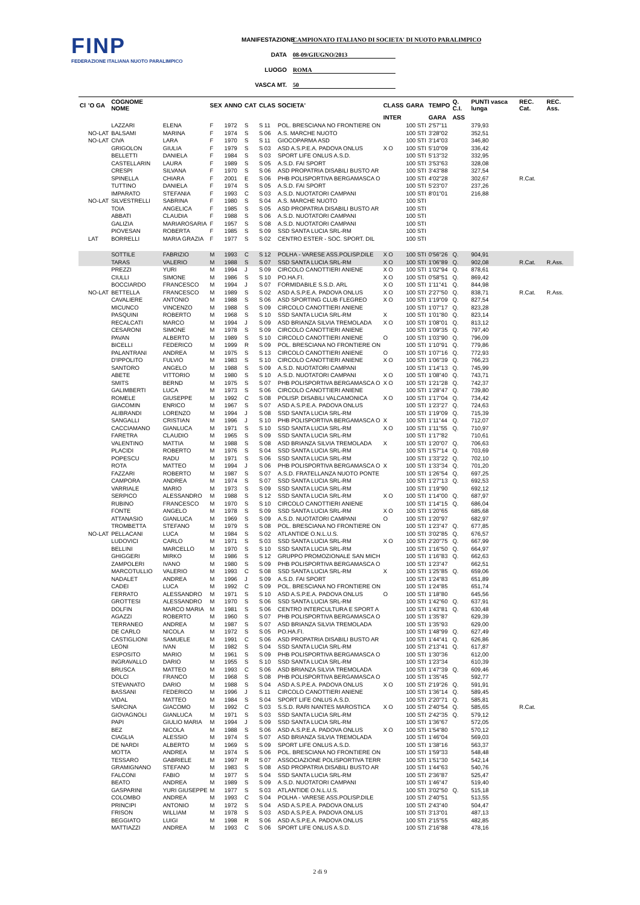FINP
FEDERAZIONE ITALIANA NUOTO PARALIMPICO
MANIFESTAZIONE CAMPIONATO ITALIANO DI SOCIETA' DI NUOTO PARALIMPICO
DATA 08-09/GIUGNO/2013
LUOGO ROMA
VASCA MT. 50
| Cl | 'O GA | COGNOME NOME | | SEX | ANNO | CAT | CLAS | SOCIETA' | CLASS | GARA | TEMPO | Q. C.I. | PUNTI vasca lunga | REC. Cat. | REC. Ass. |
| --- | --- | --- | --- | --- | --- | --- | --- | --- | --- | --- | --- | --- | --- | --- | --- |
| | | | | | | | | | INTER | | GARA | ASS | | | |
| | | LAZZARI | ELENA | F | 1972 | S | S 11 | POL. BRESCIANA NO FRONTIERE ON | | 100 STI | 2'57"11 | | 379,93 | | |
| | NO-LAT | BALSAMI | MARINA | F | 1974 | S | S 06 | A.S. MARCHE NUOTO | | 100 STI | 3'28"02 | | 352,51 | | |
| | NO-LAT | CIVA | LARA | F | 1970 | S | S 11 | GIOCOPARMA ASD | | 100 STI | 3'14"03 | | 346,80 | | |
| | | GRIGOLON | GIULIA | F | 1979 | S | S 03 | ASD A.S.P.E.A. PADOVA ONLUS | X O | 100 STI | 5'10"09 | | 336,42 | | |
| | | BELLETTI | DANIELA | F | 1984 | S | S 03 | SPORT LIFE ONLUS A.S.D. | | 100 STI | 5'13"32 | | 332,95 | | |
| | | CASTELLARIN | LAURA | F | 1989 | S | S 05 | A.S.D. FAI SPORT | | 100 STI | 3'53"63 | | 328,08 | | |
| | | CRESPI | SILVANA | F | 1970 | S | S 06 | ASD PROPATRIA DISABILI BUSTO AR | | 100 STI | 3'43"88 | | 327,54 | | |
| | | SPINELLA | CHIARA | F | 2001 | E | S 06 | PHB POLISPORTIVA BERGAMASCA O | | 100 STI | 4'02"28 | | 302,67 | R.Cat. | |
| | | TUTTINO | DANIELA | F | 1974 | S | S 05 | A.S.D. FAI SPORT | | 100 STI | 5'23"07 | | 237,26 | | |
| | | IMPARATO | STEFANIA | F | 1993 | C | S 03 | A.S.D. NUOTATORI CAMPANI | | 100 STI | 8'01"01 | | 216,88 | | |
| | NO-LAT | SILVESTRELLI | SABRINA | F | 1980 | S | S 04 | A.S. MARCHE NUOTO | | 100 STI | | | | | |
| | | TOIA | ANGELICA | F | 1985 | S | S 05 | ASD PROPATRIA DISABILI BUSTO AR | | 100 STI | | | | | |
| | | ABBATI | CLAUDIA | F | 1988 | S | S 06 | A.S.D. NUOTATORI CAMPANI | | 100 STI | | | | | |
| | | GALIZIA | MARIAROSARIA | F | 1957 | S | S 08 | A.S.D. NUOTATORI CAMPANI | | 100 STI | | | | | |
| | | PIOVESAN | ROBERTA | F | 1985 | S | S 09 | SSD SANTA LUCIA SRL-RM | | 100 STI | | | | | |
| | LAT | BORRELLI | MARIA GRAZIA | F | 1977 | S | S 02 | CENTRO ESTER - SOC. SPORT. DIL | | 100 STI | | | | | |
| | | SOTTILE | FABRIZIO | M | 1993 | C | S 12 | POLHA - VARESE ASS.POLISP.DILE | X O | 100 STI | 0'56"26 | Q. | 904,91 | | |
| | | TARAS | VALERIO | M | 1988 | S | S 07 | SSD SANTA LUCIA SRL-RM | X O | 100 STI | 1'06"89 | Q. | 902,08 | R.Cat. | R.Ass. |
| | | PREZZI | YURI | M | 1994 | J | S 09 | CIRCOLO CANOTTIERI ANIENE | X O | 100 STI | 1'02"94 | Q. | 878,61 | | |
| | | CIULLI | SIMONE | M | 1986 | S | S 10 | PO.HA.FI. | X O | 100 STI | 0'58"51 | Q. | 869,42 | | |
| | | BOCCIARDO | FRANCESCO | M | 1994 | J | S 07 | FORMIDABILE S.S.D. ARL | X O | 100 STI | 1'11"41 | Q. | 844,98 | | |
| | NO-LAT | BETTELLA | FRANCESCO | M | 1989 | S | S 02 | ASD A.S.P.E.A. PADOVA ONLUS | X O | 100 STI | 2'27"50 | Q. | 838,71 | R.Cat. | R.Ass. |
| | | CAVALIERE | ANTONIO | M | 1988 | S | S 06 | ASD SPORTING CLUB FLEGREO | X O | 100 STI | 1'19"09 | Q. | 827,54 | | |
| | | MICUNCO | VINCENZO | M | 1988 | S | S 09 | CIRCOLO CANOTTIERI ANIENE | | 100 STI | 1'07"17 | Q. | 823,28 | | |
| | | PASQUINI | ROBERTO | M | 1968 | S | S 10 | SSD SANTA LUCIA SRL-RM | X | 100 STI | 1'01"80 | Q. | 823,14 | | |
| | | RECALCATI | MARCO | M | 1994 | J | S 09 | ASD BRIANZA SILVIA TREMOLADA | X O | 100 STI | 1'08"01 | Q. | 813,12 | | |
| | | CESARONI | SIMONE | M | 1978 | S | S 09 | CIRCOLO CANOTTIERI ANIENE | | 100 STI | 1'09"35 | Q. | 797,40 | | |
| | | PAVAN | ALBERTO | M | 1989 | S | S 10 | CIRCOLO CANOTTIERI ANIENE | O | 100 STI | 1'03"90 | Q. | 796,09 | | |
| | | BICELLI | FEDERICO | M | 1999 | R | S 09 | POL. BRESCIANA NO FRONTIERE ON | | 100 STI | 1'10"91 | Q. | 779,86 | | |
| | | PALANTRANI | ANDREA | M | 1975 | S | S 13 | CIRCOLO CANOTTIERI ANIENE | O | 100 STI | 1'07"16 | Q. | 772,93 | | |
| | | D'IPPOLITO | FULVIO | M | 1983 | S | S 10 | CIRCOLO CANOTTIERI ANIENE | X O | 100 STI | 1'06"39 | Q. | 766,23 | | |
| | | SANTORO | ANGELO | M | 1988 | S | S 09 | A.S.D. NUOTATORI CAMPANI | | 100 STI | 1'14"13 | Q. | 745,99 | | |
| | | ABETE | VITTORIO | M | 1980 | S | S 10 | A.S.D. NUOTATORI CAMPANI | X O | 100 STI | 1'08"40 | Q. | 743,71 | | |
| | | SMITS | BERND | M | 1975 | S | S 07 | PHB POLISPORTIVA BERGAMASCA O | X O | 100 STI | 1'21"28 | Q. | 742,37 | | |
| | | GALIMBERTI | LUCA | M | 1973 | S | S 06 | CIRCOLO CANOTTIERI ANIENE | | 100 STI | 1'28"47 | Q. | 739,80 | | |
| | | ROMELE | GIUSEPPE | M | 1992 | C | S 08 | POLISP. DISABILI VALCAMONICA | X O | 100 STI | 1'17"04 | Q. | 734,42 | | |
| | | GIACOMIN | ENRICO | M | 1967 | S | S 07 | ASD A.S.P.E.A. PADOVA ONLUS | | 100 STI | 1'23"27 | Q. | 724,63 | | |
| | | ALIBRANDI | LORENZO | M | 1994 | J | S 08 | SSD SANTA LUCIA SRL-RM | | 100 STI | 1'19"09 | Q. | 715,39 | | |
| | | SANGALLI | CRISTIAN | M | 1996 | J | S 10 | PHB POLISPORTIVA BERGAMASCA O | X | 100 STI | 1'11"44 | Q. | 712,07 | | |
| | | CACCIAMANO | GIANLUCA | M | 1971 | S | S 10 | SSD SANTA LUCIA SRL-RM | X O | 100 STI | 1'11"55 | Q. | 710,97 | | |
| | | FARETRA | CLAUDIO | M | 1965 | S | S 09 | SSD SANTA LUCIA SRL-RM | | 100 STI | 1'17"82 | | 710,61 | | |
| | | VALENTINO | MATTIA | M | 1988 | S | S 08 | ASD BRIANZA SILVIA TREMOLADA | X | 100 STI | 1'20"07 | Q. | 706,63 | | |
| | | PLACIDI | ROBERTO | M | 1976 | S | S 04 | SSD SANTA LUCIA SRL-RM | | 100 STI | 1'57"14 | Q. | 703,69 | | |
| | | POPESCU | RADU | M | 1971 | S | S 06 | SSD SANTA LUCIA SRL-RM | | 100 STI | 1'33"22 | Q. | 702,10 | | |
| | | ROTA | MATTEO | M | 1994 | J | S 06 | PHB POLISPORTIVA BERGAMASCA O | X | 100 STI | 1'33"34 | Q. | 701,20 | | |
| | | FAZZARI | ROBERTO | M | 1987 | S | S 07 | A.S.D. FRATELLANZA NUOTO PONTE | | 100 STI | 1'26"54 | Q. | 697,25 | | |
| | | CAMPORA | ANDREA | M | 1974 | S | S 07 | SSD SANTA LUCIA SRL-RM | | 100 STI | 1'27"13 | Q. | 692,53 | | |
| | | VARRIALE | MARIO | M | 1973 | S | S 09 | SSD SANTA LUCIA SRL-RM | | 100 STI | 1'19"90 | | 692,12 | | |
| | | SERPICO | ALESSANDRO | M | 1988 | S | S 12 | SSD SANTA LUCIA SRL-RM | X O | 100 STI | 1'14"00 | Q. | 687,97 | | |
| | | RUBINO | FRANCESCO | M | 1970 | S | S 10 | CIRCOLO CANOTTIERI ANIENE | | 100 STI | 1'14"15 | Q. | 686,04 | | |
| | | FONTE | ANGELO | M | 1978 | S | S 09 | SSD SANTA LUCIA SRL-RM | X O | 100 STI | 1'20"65 | | 685,68 | | |
| | | ATTANASIO | GIANLUCA | M | 1969 | S | S 09 | A.S.D. NUOTATORI CAMPANI | O | 100 STI | 1'20"97 | | 682,97 | | |
| | | TROMBETTA | STEFANO | M | 1979 | S | S 08 | POL. BRESCIANA NO FRONTIERE ON | | 100 STI | 1'23"47 | Q. | 677,85 | | |
| | NO-LAT | PELLACANI | LUCA | M | 1984 | S | S 02 | ATLANTIDE O.N.L.U.S. | | 100 STI | 3'02"85 | Q. | 676,57 | | |
| | | LUDOVICI | CARLO | M | 1971 | S | S 03 | SSD SANTA LUCIA SRL-RM | X O | 100 STI | 2'20"75 | Q. | 667,99 | | |
| | | BELLINI | MARCELLO | M | 1970 | S | S 10 | SSD SANTA LUCIA SRL-RM | | 100 STI | 1'16"50 | Q. | 664,97 | | |
| | | GHIGGERI | MIRKO | M | 1986 | S | S 12 | GRUPPO PROMOZIONALE SAN MICH | | 100 STI | 1'16"83 | Q. | 662,63 | | |
| | | ZAMPOLERI | IVANO | M | 1980 | S | S 09 | PHB POLISPORTIVA BERGAMASCA O | | 100 STI | 1'23"47 | | 662,51 | | |
| | | MARCOTULLIO | VALERIO | M | 1993 | C | S 08 | SSD SANTA LUCIA SRL-RM | X | 100 STI | 1'25"85 | Q. | 659,06 | | |
| | | NADALET | ANDREA | M | 1996 | J | S 09 | A.S.D. FAI SPORT | | 100 STI | 1'24"83 | | 651,89 | | |
| | | CADEI | LUCA | M | 1992 | C | S 09 | POL. BRESCIANA NO FRONTIERE ON | | 100 STI | 1'24"85 | | 651,74 | | |
| | | FERRATO | ALESSANDRO | M | 1971 | S | S 10 | ASD A.S.P.E.A. PADOVA ONLUS | O | 100 STI | 1'18"80 | | 645,56 | | |
| | | GROTTESI | ALESSANDRO | M | 1970 | S | S 06 | SSD SANTA LUCIA SRL-RM | | 100 STI | 1'42"60 | Q. | 637,91 | | |
| | | DOLFIN | MARCO MARIA | M | 1981 | S | S 06 | CENTRO INTERCULTURA E SPORT A | | 100 STI | 1'43"81 | Q. | 630,48 | | |
| | | AGAZZI | ROBERTO | M | 1960 | S | S 07 | PHB POLISPORTIVA BERGAMASCA O | | 100 STI | 1'35"87 | | 629,39 | | |
| | | TERRANEO | ANDREA | M | 1987 | S | S 07 | ASD BRIANZA SILVIA TREMOLADA | | 100 STI | 1'35"93 | | 629,00 | | |
| | | DE CARLO | NICOLA | M | 1972 | S | S 05 | PO.HA.FI. | | 100 STI | 1'48"99 | Q. | 627,49 | | |
| | | CASTIGLIONI | SAMUELE | M | 1991 | C | S 06 | ASD PROPATRIA DISABILI BUSTO AR | | 100 STI | 1'44"41 | Q. | 626,86 | | |
| | | LEONI | IVAN | M | 1982 | S | S 04 | SSD SANTA LUCIA SRL-RM | | 100 STI | 2'13"41 | Q. | 617,87 | | |
| | | ESPOSITO | MARIO | M | 1961 | S | S 09 | PHB POLISPORTIVA BERGAMASCA O | | 100 STI | 1'30"36 | | 612,00 | | |
| | | INGRAVALLO | DARIO | M | 1955 | S | S 10 | SSD SANTA LUCIA SRL-RM | | 100 STI | 1'23"34 | | 610,39 | | |
| | | BRUSCA | MATTEO | M | 1993 | C | S 06 | ASD BRIANZA SILVIA TREMOLADA | | 100 STI | 1'47"39 | Q. | 609,46 | | |
| | | DOLCI | FRANCO | M | 1968 | S | S 08 | PHB POLISPORTIVA BERGAMASCA O | | 100 STI | 1'35"45 | | 592,77 | | |
| | | STEVANATO | DARIO | M | 1988 | S | S 04 | ASD A.S.P.E.A. PADOVA ONLUS | X O | 100 STI | 2'19"26 | Q. | 591,91 | | |
| | | BASSANI | FEDERICO | M | 1996 | J | S 11 | CIRCOLO CANOTTIERI ANIENE | | 100 STI | 1'36"14 | Q. | 589,45 | | |
| | | VIDAL | MATTEO | M | 1984 | S | S 04 | SPORT LIFE ONLUS A.S.D. | | 100 STI | 2'20"71 | Q. | 585,81 | | |
| | | SARCINA | GIACOMO | M | 1992 | C | S 03 | S.S.D. RARI NANTES MAROSTICA | X O | 100 STI | 2'40"54 | Q. | 585,65 | R.Cat. | |
| | | GIOVAGNOLI | GIANLUCA | M | 1971 | S | S 03 | SSD SANTA LUCIA SRL-RM | | 100 STI | 2'42"35 | Q. | 579,12 | | |
| | | PAPI | GIULIO MARIA | M | 1994 | J | S 09 | SSD SANTA LUCIA SRL-RM | | 100 STI | 1'36"67 | | 572,05 | | |
| | | BEZ | NICOLA | M | 1988 | S | S 06 | ASD A.S.P.E.A. PADOVA ONLUS | X O | 100 STI | 1'54"80 | | 570,12 | | |
| | | CIAGLIA | ALESSIO | M | 1974 | S | S 07 | ASD BRIANZA SILVIA TREMOLADA | | 100 STI | 1'46"04 | | 569,03 | | |
| | | DE NARDI | ALBERTO | M | 1969 | S | S 09 | SPORT LIFE ONLUS A.S.D. | | 100 STI | 1'38"16 | | 563,37 | | |
| | | MOTTA | ANDREA | M | 1974 | S | S 06 | POL. BRESCIANA NO FRONTIERE ON | | 100 STI | 1'59"33 | | 548,48 | | |
| | | TESSARO | GABRIELE | M | 1997 | R | S 07 | ASSOCIAZIONE POLISPORTIVA TERR | | 100 STI | 1'51"30 | | 542,14 | | |
| | | GRAMIGNANO | STEFANO | M | 1983 | S | S 08 | ASD PROPATRIA DISABILI BUSTO AR | | 100 STI | 1'44"63 | | 540,76 | | |
| | | FALCONI | FABIO | M | 1977 | S | S 04 | SSD SANTA LUCIA SRL-RM | | 100 STI | 2'36"87 | | 525,47 | | |
| | | BEATO | ANDREA | M | 1989 | S | S 09 | A.S.D. NUOTATORI CAMPANI | | 100 STI | 1'46"47 | | 519,40 | | |
| | | GASPARINI | YURI GIUSEPPE | M | 1977 | S | S 03 | ATLANTIDE O.N.L.U.S. | | 100 STI | 3'02"50 | Q. | 515,18 | | |
| | | COLOMBO | ANDREA | M | 1993 | C | S 04 | POLHA - VARESE ASS.POLISP.DILE | | 100 STI | 2'40"51 | | 513,55 | | |
| | | PRINCIPI | ANTONIO | M | 1972 | S | S 04 | ASD A.S.P.E.A. PADOVA ONLUS | | 100 STI | 2'43"40 | | 504,47 | | |
| | | FRISON | WILLIAM | M | 1978 | S | S 03 | ASD A.S.P.E.A. PADOVA ONLUS | | 100 STI | 3'13"01 | | 487,13 | | |
| | | BEGGIATO | LUIGI | M | 1998 | R | S 06 | ASD A.S.P.E.A. PADOVA ONLUS | | 100 STI | 2'15"55 | | 482,85 | | |
| | | MATTIAZZI | ANDREA | M | 1993 | C | S 06 | SPORT LIFE ONLUS A.S.D. | | 100 STI | 2'16"88 | | 478,16 | | |
2 di 9